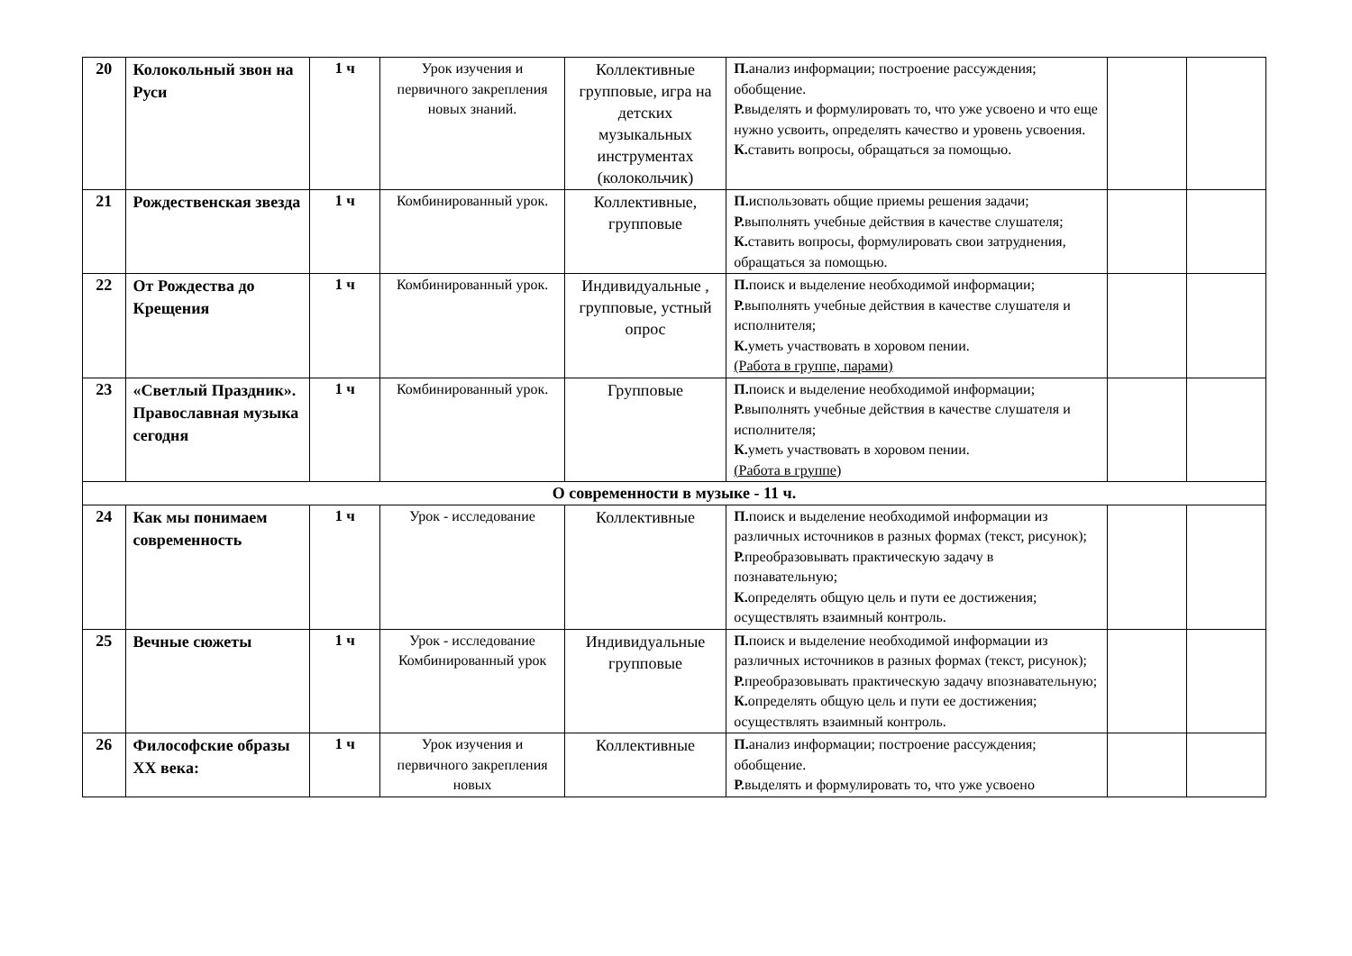| 20 | Колокольный звон на Руси | 1 ч | Урок изучения и первичного закрепления новых знаний. | Коллективные групповые, игра на детских музыкальных инструментах (колокольчик) | П. анализ информации; построение рассуждения; обобщение. Р. выделять и формулировать то, что уже усвоено и что еще нужно усвоить, определять качество и уровень усвоения. К. ставить вопросы, обращаться за помощью. | | |
| 21 | Рождественская звезда | 1 ч | Комбинированный урок. | Коллективные, групповые | П. использовать общие приемы решения задачи; Р. выполнять учебные действия в качестве слушателя; К. ставить вопросы, формулировать свои затруднения, обращаться за помощью. | | |
| 22 | От Рождества до Крещения | 1 ч | Комбинированный урок. | Индивидуальные , групповые, устный опрос | П. поиск и выделение необходимой информации; Р. выполнять учебные действия в качестве слушателя и исполнителя; К. уметь участвовать в хоровом пении. (Работа в группе, парами) | | |
| 23 | «Светлый Праздник». Православная музыка сегодня | 1 ч | Комбинированный урок. | Групповые | П. поиск и выделение необходимой информации; Р. выполнять учебные действия в качестве слушателя и исполнителя; К. уметь участвовать в хоровом пении. (Работа в группе) | | |
| О современности в музыке - 11 ч. | | | | | | | |
| 24 | Как мы понимаем современность | 1 ч | Урок - исследование | Коллективные | П. поиск и выделение необходимой информации из различных источников в разных формах (текст, рисунок); Р. преобразовывать практическую задачу в познавательную; К. определять общую цель и пути ее достижения; осуществлять взаимный контроль. | | |
| 25 | Вечные сюжеты | 1 ч | Урок - исследование Комбинированный урок | Индивидуальные групповые | П. поиск и выделение необходимой информации из различных источников в разных формах (текст, рисунок); Р. преобразовывать практическую задачу впознавательную; К. определять общую цель и пути ее достижения; осуществлять взаимный контроль. | | |
| 26 | Философские образы XX века: | 1 ч | Урок изучения и первичного закрепления новых | Коллективные | П. анализ информации; построение рассуждения; обобщение. Р. выделять и формулировать то, что уже усвоено | | |